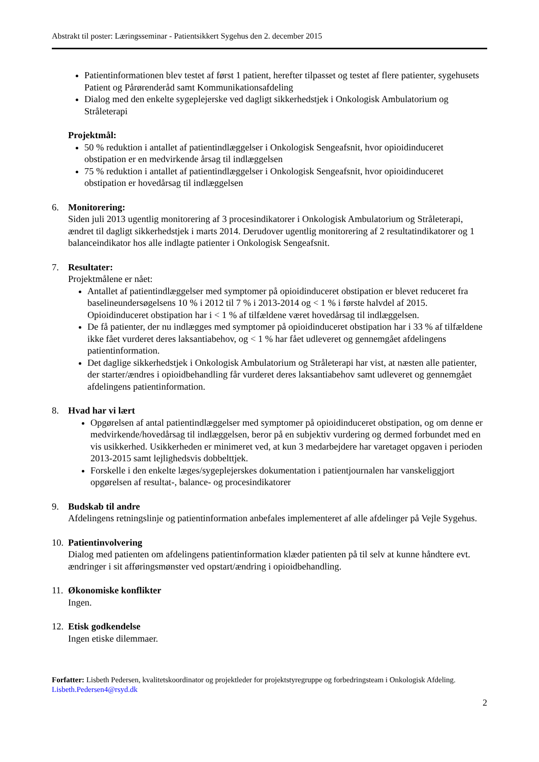Abstrakt til poster: Læringsseminar - Patientsikkert Sygehus den 2. december 2015
Patientinformationen blev testet af først 1 patient, herefter tilpasset og testet af flere patienter, sygehusets Patient og Pårørenderåd samt Kommunikationsafdeling
Dialog med den enkelte sygeplejerske ved dagligt sikkerhedstjek i Onkologisk Ambulatorium og Stråleterapi
Projektmål:
50 % reduktion i antallet af patientindlæggelser i Onkologisk Sengeafsnit, hvor opioidinduceret obstipation er en medvirkende årsag til indlæggelsen
75 % reduktion i antallet af patientindlæggelser i Onkologisk Sengeafsnit, hvor opioidinduceret obstipation er hovedårsag til indlæggelsen
6. Monitorering:
Siden juli 2013 ugentlig monitorering af 3 procesindikatorer i Onkologisk Ambulatorium og Stråleterapi, ændret til dagligt sikkerhedstjek i marts 2014. Derudover ugentlig monitorering af 2 resultatindikatorer og 1 balanceindikator hos alle indlagte patienter i Onkologisk Sengeafsnit.
7. Resultater:
Projektmålene er nået:
Antallet af patientindlæggelser med symptomer på opioidinduceret obstipation er blevet reduceret fra baselineundersøgelsens 10 % i 2012 til 7 % i 2013-2014 og < 1 % i første halvdel af 2015. Opioidinduceret obstipation har i < 1 % af tilfældene været hovedårsag til indlæggelsen.
De få patienter, der nu indlægges med symptomer på opioidinduceret obstipation har i 33 % af tilfældene ikke fået vurderet deres laksantiabehov, og < 1 % har fået udleveret og gennemgået afdelingens patientinformation.
Det daglige sikkerhedstjek i Onkologisk Ambulatorium og Stråleterapi har vist, at næsten alle patienter, der starter/ændres i opioidbehandling får vurderet deres laksantiabehov samt udleveret og gennemgået afdelingens patientinformation.
8. Hvad har vi lært
Opgørelsen af antal patientindlæggelser med symptomer på opioidinduceret obstipation, og om denne er medvirkende/hovedårsag til indlæggelsen, beror på en subjektiv vurdering og dermed forbundet med en vis usikkerhed. Usikkerheden er minimeret ved, at kun 3 medarbejdere har varetaget opgaven i perioden 2013-2015 samt lejlighedsvis dobbelttjek.
Forskelle i den enkelte læges/sygeplejerskes dokumentation i patientjournalen har vanskeliggjort opgørelsen af resultat-, balance- og procesindikatorer
9. Budskab til andre
Afdelingens retningslinje og patientinformation anbefales implementeret af alle afdelinger på Vejle Sygehus.
10.
Patientinvolvering
Dialog med patienten om afdelingens patientinformation klæder patienten på til selv at kunne håndtere evt. ændringer i sit afføringsmønster ved opstart/ændring i opioidbehandling.
11.
Økonomiske konflikter
Ingen.
12.
Etisk godkendelse
Ingen etiske dilemmaer.
Forfatter: Lisbeth Pedersen, kvalitetskoordinator og projektleder for projektstyregruppe og forbedringsteam i Onkologisk Afdeling.
Lisbeth.Pedersen4@rsyd.dk
2